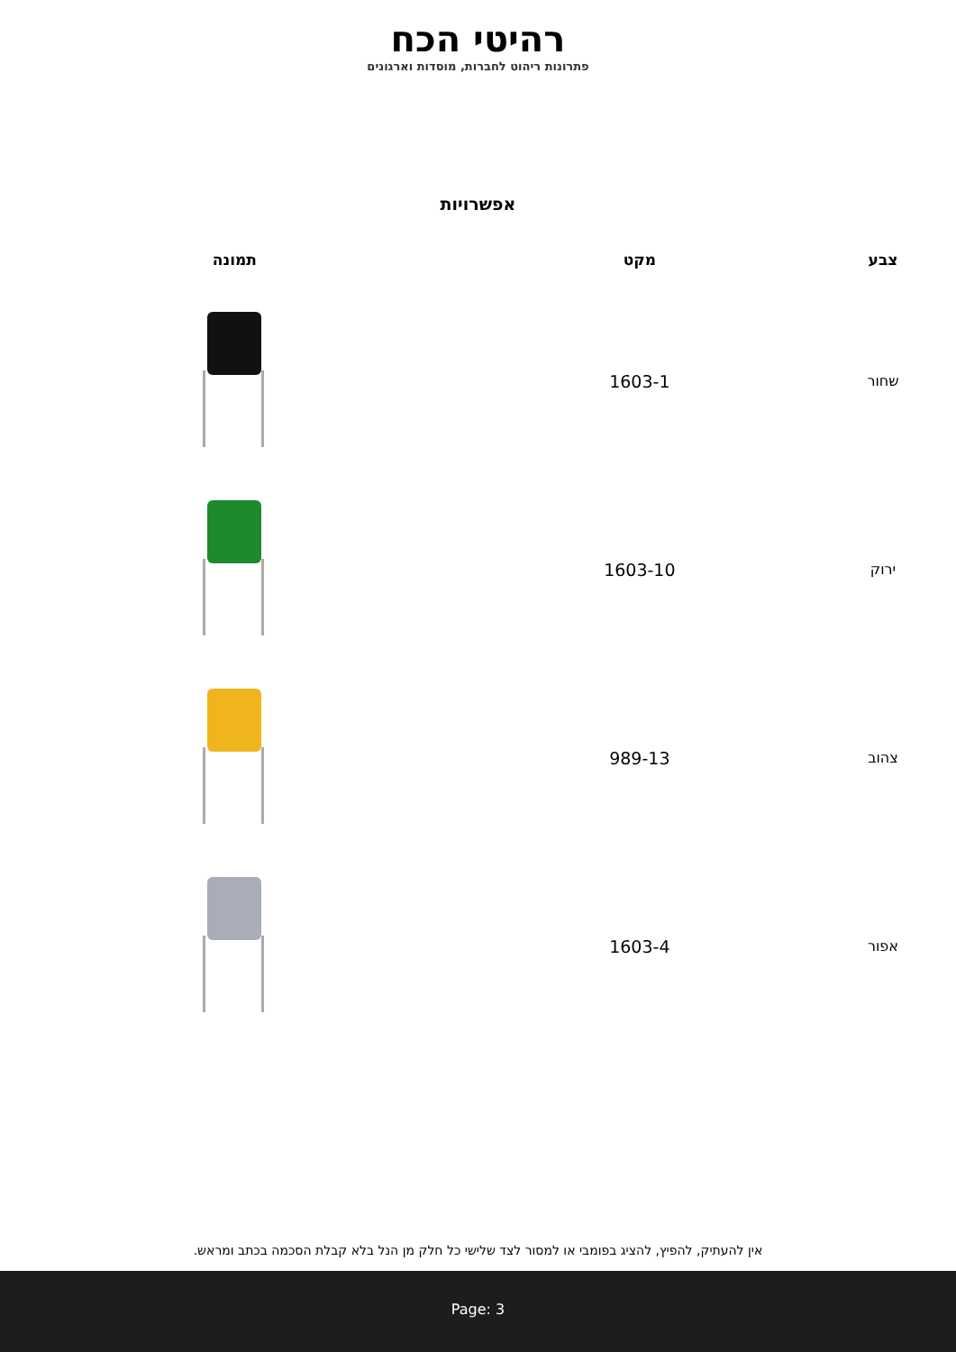רהיטי הכח
פתרונות ריהוט לחברות, מוסדות וארגונים
אפשרויות
| צבע | מקט | תמונה |
| --- | --- | --- |
| שחור | 1603-1 | |
| ירוק | 1603-10 | |
| צהוב | 989-13 | |
| אפור | 1603-4 | |
אין להעתיק, להפיץ, להציג בפומבי או למסור לצד שלישי כל חלק מן הנל בלא קבלת הסכמה בכתב ומראש.
Page: 3